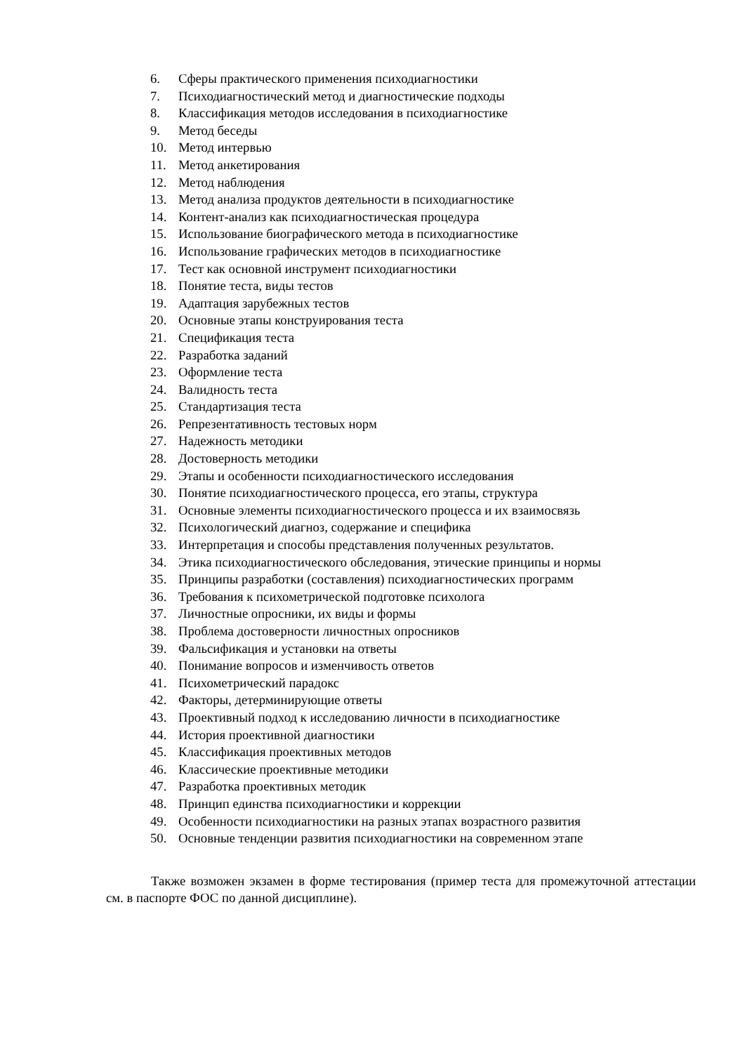6. Сферы практического применения психодиагностики
7. Психодиагностический метод и диагностические подходы
8. Классификация методов исследования в психодиагностике
9. Метод беседы
10. Метод интервью
11. Метод анкетирования
12. Метод наблюдения
13. Метод анализа продуктов деятельности в психодиагностике
14. Контент-анализ как психодиагностическая процедура
15. Использование биографического метода в психодиагностике
16. Использование графических методов в психодиагностике
17. Тест как основной инструмент психодиагностики
18. Понятие теста, виды тестов
19. Адаптация зарубежных тестов
20. Основные этапы конструирования теста
21. Спецификация теста
22. Разработка заданий
23. Оформление теста
24. Валидность теста
25. Стандартизация теста
26. Репрезентативность тестовых норм
27. Надежность методики
28. Достоверность методики
29. Этапы и особенности психодиагностического исследования
30. Понятие психодиагностического процесса, его этапы, структура
31. Основные элементы психодиагностического процесса и их взаимосвязь
32. Психологический диагноз, содержание и специфика
33. Интерпретация и способы представления полученных результатов.
34. Этика психодиагностического обследования, этические принципы и нормы
35. Принципы разработки (составления) психодиагностических программ
36. Требования к психометрической подготовке психолога
37. Личностные опросники, их виды и формы
38. Проблема достоверности личностных опросников
39. Фальсификация и установки на ответы
40. Понимание вопросов и изменчивость ответов
41. Психометрический парадокс
42. Факторы, детерминирующие ответы
43. Проективный подход к исследованию личности в психодиагностике
44. История проективной диагностики
45. Классификация проективных методов
46. Классические проективные методики
47. Разработка проективных методик
48. Принцип единства психодиагностики и коррекции
49. Особенности психодиагностики на разных этапах возрастного развития
50. Основные тенденции развития психодиагностики на современном этапе
Также возможен экзамен в форме тестирования (пример теста для промежуточной аттестации см. в паспорте ФОС по данной дисциплине).